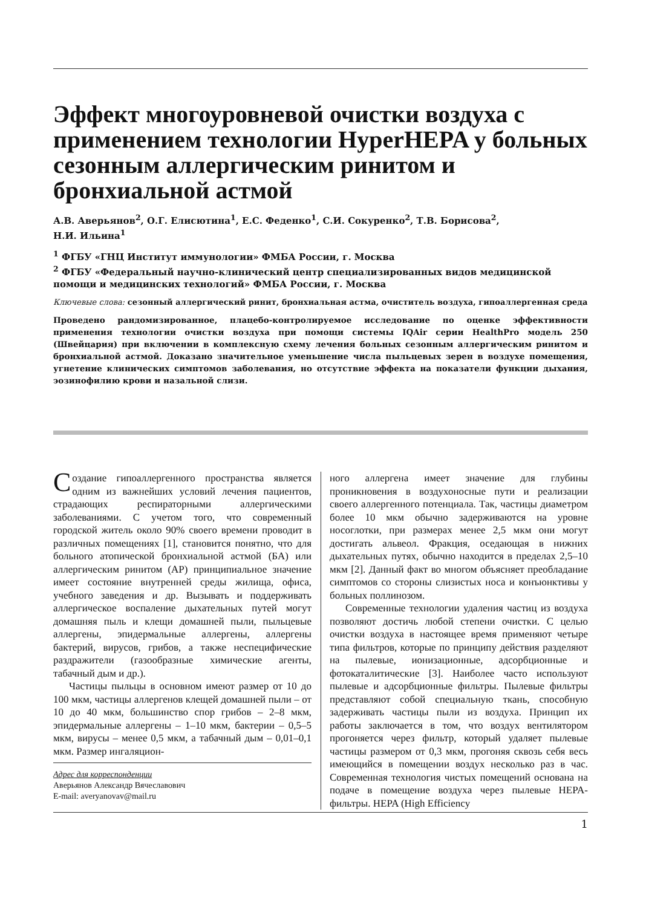Эффект многоуровневой очистки воздуха с применением технологии HyperHEPA у больных сезонным аллергическим ринитом и бронхиальной астмой
А.В. Аверьянов<sup>2</sup>, О.Г. Елисютина<sup>1</sup>, Е.С. Феденко<sup>1</sup>, С.И. Сокуренко<sup>2</sup>, Т.В. Борисова<sup>2</sup>,
Н.И. Ильина<sup>1</sup>
<sup>1</sup> ФГБУ «ГНЦ Институт иммунологии» ФМБА России, г. Москва
<sup>2</sup> ФГБУ «Федеральный научно-клинический центр специализированных видов медицинской помощи и медицинских технологий» ФМБА России, г. Москва
Ключевые слова: сезонный аллергический ринит, бронхиальная астма, очиститель воздуха, гипоаллергенная среда
Проведено рандомизированное, плацебо-контролируемое исследование по оценке эффективности применения технологии очистки воздуха при помощи системы IQAir серии HealthPro модель 250 (Швейцария) при включении в комплексную схему лечения больных сезонным аллергическим ринитом и бронхиальной астмой. Доказано значительное уменьшение числа пыльцевых зерен в воздухе помещения, угнетение клинических симптомов заболевания, но отсутствие эффекта на показатели функции дыхания, эозинофилию крови и назальной слизи.
Создание гипоаллергенного пространства является одним из важнейших условий лечения пациентов, страдающих респираторными аллергическими заболеваниями. С учетом того, что современный городской житель около 90% своего времени проводит в различных помещениях [1], становится понятно, что для больного атопической бронхиальной астмой (БА) или аллергическим ринитом (АР) принципиальное значение имеет состояние внутренней среды жилища, офиса, учебного заведения и др. Вызывать и поддерживать аллергическое воспаление дыхательных путей могут домашняя пыль и клещи домашней пыли, пыльцевые аллергены, эпидермальные аллергены, аллергены бактерий, вирусов, грибов, а также неспецифические раздражители (газообразные химические агенты, табачный дым и др.).
Частицы пыльцы в основном имеют размер от 10 до 100 мкм, частицы аллергенов клещей домашней пыли – от 10 до 40 мкм, большинство спор грибов – 2–8 мкм, эпидермальные аллергены – 1–10 мкм, бактерии – 0,5–5 мкм, вирусы – менее 0,5 мкм, а табачный дым – 0,01–0,1 мкм. Размер ингаляцион-
Адрес для корреспонденции
Аверьянов Александр Вячеславович
E-mail: averyanovav@mail.ru
ного аллергена имеет значение для глубины проникновения в воздухоносные пути и реализации своего аллергенного потенциала. Так, частицы диаметром более 10 мкм обычно задерживаются на уровне носоглотки, при размерах менее 2,5 мкм они могут достигать альвеол. Фракция, оседающая в нижних дыхательных путях, обычно находится в пределах 2,5–10 мкм [2]. Данный факт во многом объясняет преобладание симптомов со стороны слизистых носа и конъюнктивы у больных поллинозом.
Современные технологии удаления частиц из воздуха позволяют достичь любой степени очистки. С целью очистки воздуха в настоящее время применяют четыре типа фильтров, которые по принципу действия разделяют на пылевые, ионизационные, адсорбционные и фотокаталитические [3]. Наиболее часто используют пылевые и адсорбционные фильтры. Пылевые фильтры представляют собой специальную ткань, способную задерживать частицы пыли из воздуха. Принцип их работы заключается в том, что воздух вентилятором прогоняется через фильтр, который удаляет пылевые частицы размером от 0,3 мкм, прогоняя сквозь себя весь имеющийся в помещении воздух несколько раз в час. Современная технология чистых помещений основана на подаче в помещение воздуха через пылевые HEPA-фильтры. HEPA (High Efficiency
1